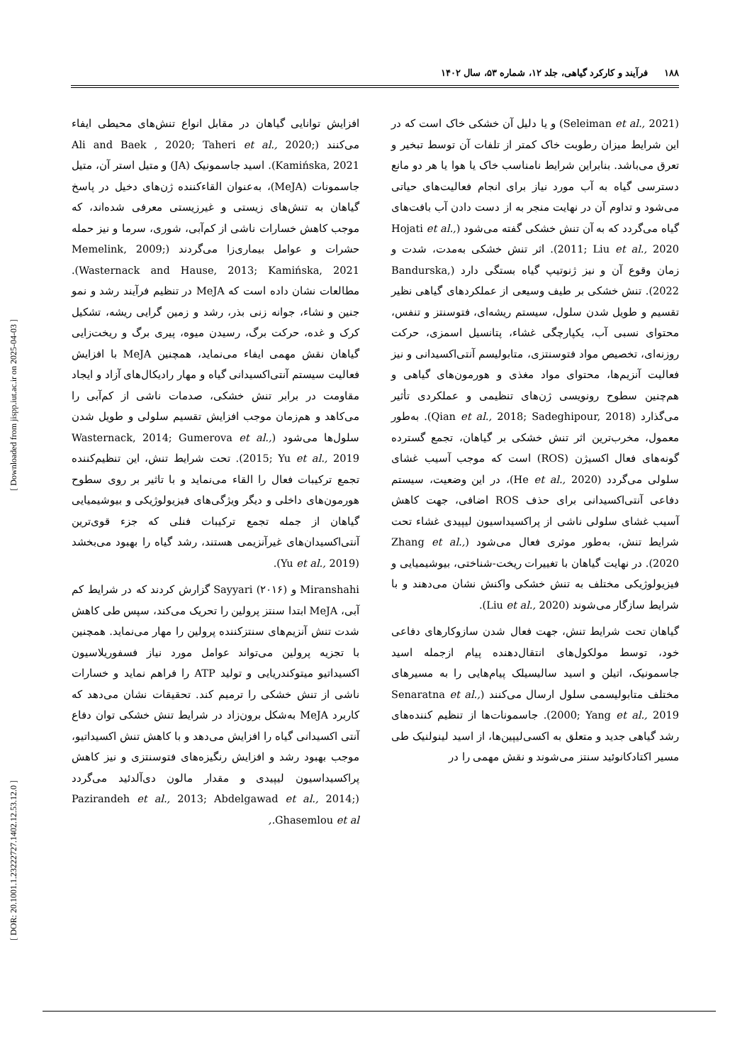۱۸۸ فرآیند و کارکرد گیاهی، جلد ۱۲، شماره ۵۳، سال ۱۴۰۲
(Seleiman et al., 2021) و یا دلیل آن خشکی خاک است که در این شرایط میزان رطوبت خاک کمتر از تلفات آن توسط تبخیر و تعرق می‌باشد. بنابراین شرایط نامناسب خاک یا هوا یا هر دو مانع دسترسی گیاه به آب مورد نیاز برای انجام فعالیت‌های حیاتی می‌شود و تداوم آن در نهایت منجر به از دست دادن آب بافت‌های گیاه می‌گردد که به آن تنش خشکی گفته می‌شود (Hojati et al., 2011; Liu et al., 2020). اثر تنش خشکی به‌مدت، شدت و زمان وقوع آن و نیز ژنوتیپ گیاه بستگی دارد (Bandurska, 2022). تنش خشکی بر طیف وسیعی از عملکردهای گیاهی نظیر تقسیم و طویل شدن سلول، سیستم ریشه‌ای، فتوسنتز و تنفس، محتوای نسبی آب، یکپارچگی غشاء، پتانسیل اسمزی، حرکت روزنه‌ای، تخصیص مواد فتوسنتزی، متابولیسم آنتی‌اکسیدانی و نیز فعالیت آنزیم‌ها، محتوای مواد مغذی و هورمون‌های گیاهی و هم‌چنین سطوح رونویسی ژن‌های تنظیمی و عملکردی تأثیر می‌گذارد (Qian et al., 2018; Sadeghipour, 2018). به‌طور معمول، مخرب‌ترین اثر تنش خشکی بر گیاهان، تجمع گسترده گونه‌های فعال اکسیژن (ROS) است که موجب آسیب غشای سلولی می‌گردد (He et al., 2020)، در این وضعیت، سیستم دفاعی آنتی‌اکسیدانی برای حذف ROS اضافی، جهت کاهش آسیب غشای سلولی ناشی از پراکسیداسیون لیپیدی غشاء تحت شرایط تنش، به‌طور موثری فعال می‌شود (Zhang et al., 2020). در نهایت گیاهان با تغییرات ریخت-شناختی، بیوشیمیایی و فیزیولوژیکی مختلف به تنش خشکی واکنش نشان می‌دهند و با شرایط سازگار می‌شوند (Liu et al., 2020).
گیاهان تحت شرایط تنش، جهت فعال شدن سازوکارهای دفاعی خود، توسط مولکول‌های انتقال‌دهنده پیام ازجمله اسید جاسمونیک، اتیلن و اسید سالیسیلک پیام‌هایی را به مسیرهای مختلف متابولیسمی سلول ارسال می‌کنند (Senaratna et al., 2000; Yang et al., 2019). جاسمونات‌ها از تنظیم کننده‌های رشد گیاهی جدید و متعلق به اکسی‌لیپین‌ها، از اسید لینولنیک طی مسیر اکتادکانوئید سنتز می‌شوند و نقش مهمی را در
افزایش توانایی گیاهان در مقابل انواع تنش‌های محیطی ایفاء می‌کنند (Ali and Baek , 2020; Taheri et al., 2020; Kamińska, 2021). اسید جاسمونیک (JA) و متیل استر آن، متیل جاسمونات (MeJA)، به‌عنوان القاءکننده ژن‌های دخیل در پاسخ گیاهان به تنش‌های زیستی و غیرزیستی معرفی شده‌اند، که موجب کاهش خسارات ناشی از کم‌آبی، شوری، سرما و نیز حمله حشرات و عوامل بیماری‌زا می‌گردند (Memelink, 2009; Wasternack and Hause, 2013; Kamińska, 2021). مطالعات نشان داده است که MeJA در تنظیم فرآیند رشد و نمو جنین و نشاء، جوانه زنی بذر، رشد و زمین گرایی ریشه، تشکیل کرک و غده، حرکت برگ، رسیدن میوه، پیری برگ و ریخت‌زایی گیاهان نقش مهمی ایفاء می‌نماید، همچنین MeJA با افزایش فعالیت سیستم آنتی‌اکسیدانی گیاه و مهار رادیکال‌های آزاد و ایجاد مقاومت در برابر تنش خشکی، صدمات ناشی از کم‌آبی را می‌کاهد و هم‌زمان موجب افزایش تقسیم سلولی و طویل شدن سلول‌ها می‌شود (Wasternack, 2014; Gumerova et al., 2015; Yu et al., 2019). تحت شرایط تنش، این تنظیم‌کننده تجمع ترکیبات فعال را القاء می‌نماید و با تاثیر بر روی سطوح هورمون‌های داخلی و دیگر ویژگی‌های فیزیولوژیکی و بیوشیمیایی گیاهان از جمله تجمع ترکیبات فنلی که جزء قوی‌ترین آنتی‌اکسیدان‌های غیرآنزیمی هستند، رشد گیاه را بهبود می‌بخشد (Yu et al., 2019).
Miranshahi و Sayyari (۲۰۱۶) گزارش کردند که در شرایط کم آبی، MeJA ابتدا سنتز پرولین را تحریک می‌کند، سپس طی کاهش شدت تنش آنزیم‌های سنتزکننده پرولین را مهار می‌نماید. همچنین با تجزیه پرولین می‌تواند عوامل مورد نیاز فسفوریلاسیون اکسیداتیو میتوکندریایی و تولید ATP را فراهم نماید و خسارات ناشی از تنش خشکی را ترمیم کند. تحقیقات نشان می‌دهد که کاربرد MeJA به‌شکل برون‌زاد در شرایط تنش خشکی توان دفاع آنتی اکسیدانی گیاه را افزایش می‌دهد و با کاهش تنش اکسیداتیو، موجب بهبود رشد و افزایش رنگیزه‌های فتوسنتزی و نیز کاهش پراکسیداسیون لیپیدی و مقدار مالون دی‌آلدئید می‌گردد (Pazirandeh et al., 2013; Abdelgawad et al., 2014; Ghasemlou et al.,
[ Downloaded from jispp.iut.ac.ir on 2025-04-03 ]
[ DOR: 20.1001.1.23222727.1402.12.53.12.0 ]